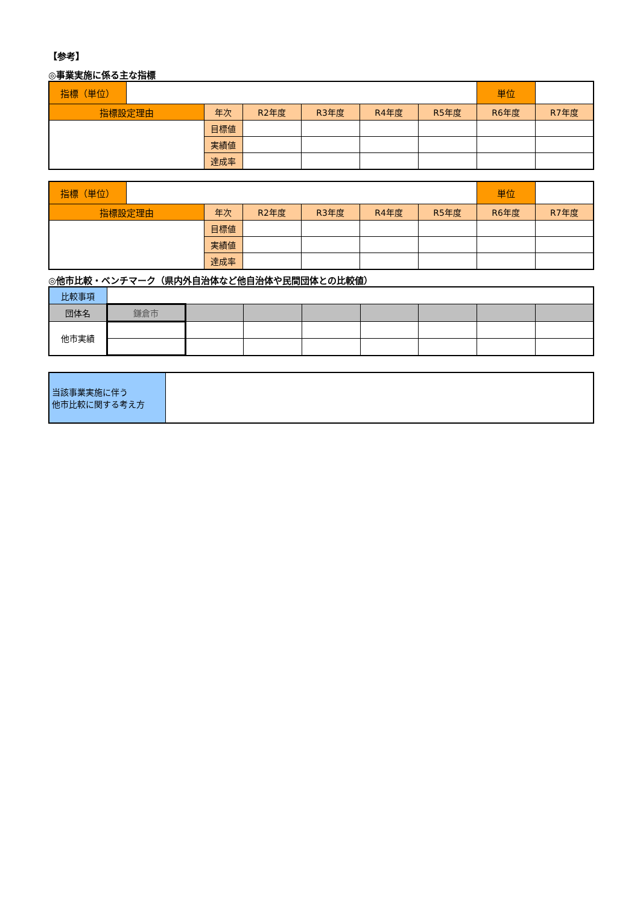【参考】
◎事業実施に係る主な指標
| 指標（単位） | | | | | | | 単位 | |
| 指標設定理由 | | 年次 | R2年度 | R3年度 | R4年度 | R5年度 | R6年度 | R7年度 |
| | | 目標値 | | | | | | |
| | | 実績値 | | | | | | |
| | | 達成率 | | | | | | |
| 指標（単位） | | | | | | | 単位 | |
| 指標設定理由 | | 年次 | R2年度 | R3年度 | R4年度 | R5年度 | R6年度 | R7年度 |
| | | 目標値 | | | | | | |
| | | 実績値 | | | | | | |
| | | 達成率 | | | | | | |
◎他市比較・ベンチマーク（県内外自治体など他自治体や民間団体との比較値）
| 比較事項 | | | | | | | | |
| 団体名 | 鎌倉市 | | | | | | | |
| 他市実績 | | | | | | | | |
| 当該事業実施に伴う 他市比較に関する考え方 | |